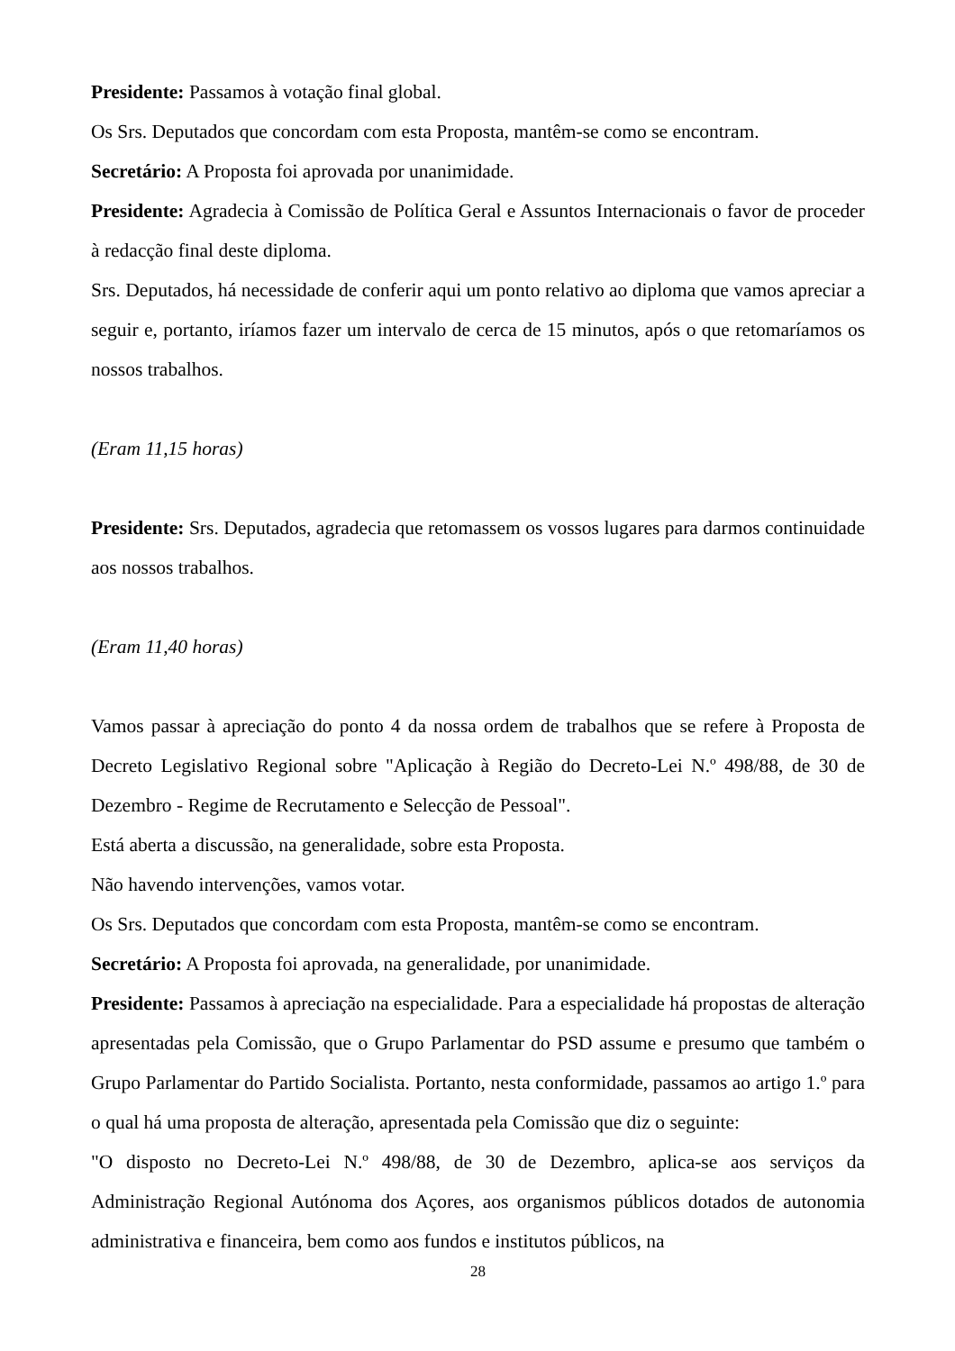Presidente: Passamos à votação final global.
Os Srs. Deputados que concordam com esta Proposta, mantêm-se como se encontram.
Secretário: A Proposta foi aprovada por unanimidade.
Presidente: Agradecia à Comissão de Política Geral e Assuntos Internacionais o favor de proceder à redacção final deste diploma.
Srs. Deputados, há necessidade de conferir aqui um ponto relativo ao diploma que vamos apreciar a seguir e, portanto, iríamos fazer um intervalo de cerca de 15 minutos, após o que retomaríamos os nossos trabalhos.
(Eram 11,15 horas)
Presidente: Srs. Deputados, agradecia que retomassem os vossos lugares para darmos continuidade aos nossos trabalhos.
(Eram 11,40 horas)
Vamos passar à apreciação do ponto 4 da nossa ordem de trabalhos que se refere à Proposta de Decreto Legislativo Regional sobre "Aplicação à Região do Decreto-Lei N.º 498/88, de 30 de Dezembro - Regime de Recrutamento e Selecção de Pessoal".
Está aberta a discussão, na generalidade, sobre esta Proposta.
Não havendo intervenções, vamos votar.
Os Srs. Deputados que concordam com esta Proposta, mantêm-se como se encontram.
Secretário: A Proposta foi aprovada, na generalidade, por unanimidade.
Presidente: Passamos à apreciação na especialidade. Para a especialidade há propostas de alteração apresentadas pela Comissão, que o Grupo Parlamentar do PSD assume e presumo que também o Grupo Parlamentar do Partido Socialista. Portanto, nesta conformidade, passamos ao artigo 1.º para o qual há uma proposta de alteração, apresentada pela Comissão que diz o seguinte:
"O disposto no Decreto-Lei N.º 498/88, de 30 de Dezembro, aplica-se aos serviços da Administração Regional Autónoma dos Açores, aos organismos públicos dotados de autonomia administrativa e financeira, bem como aos fundos e institutos públicos, na
28